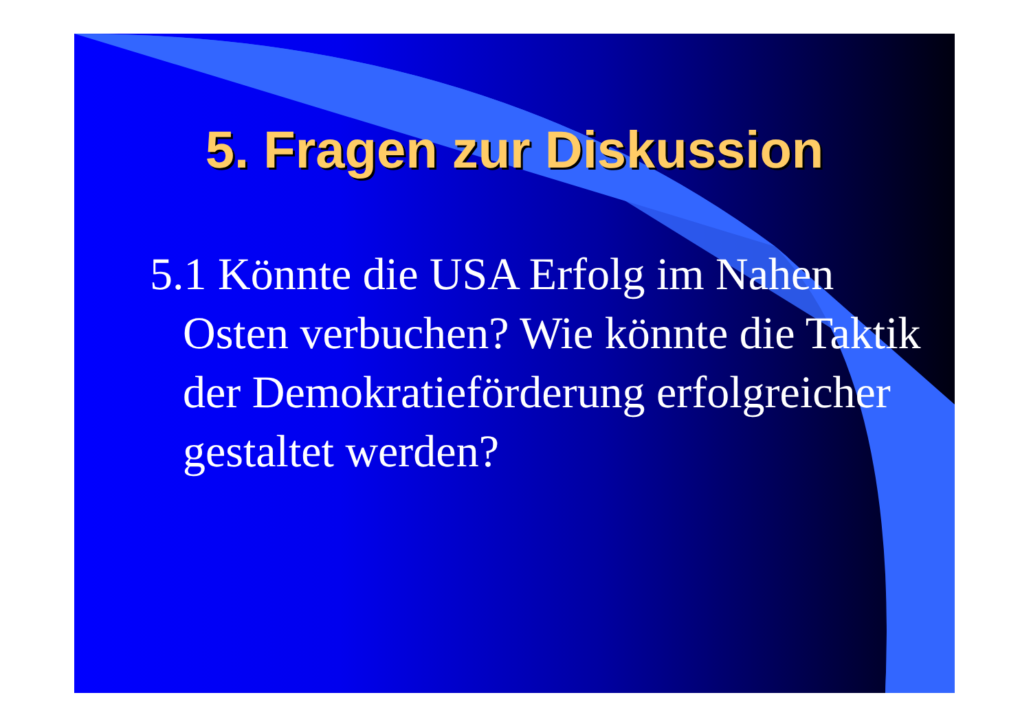5. Fragen zur Diskussion
5.1 Könnte die USA Erfolg im Nahen Osten verbuchen? Wie könnte die Taktik der Demokratieförderung erfolgreicher gestaltet werden?